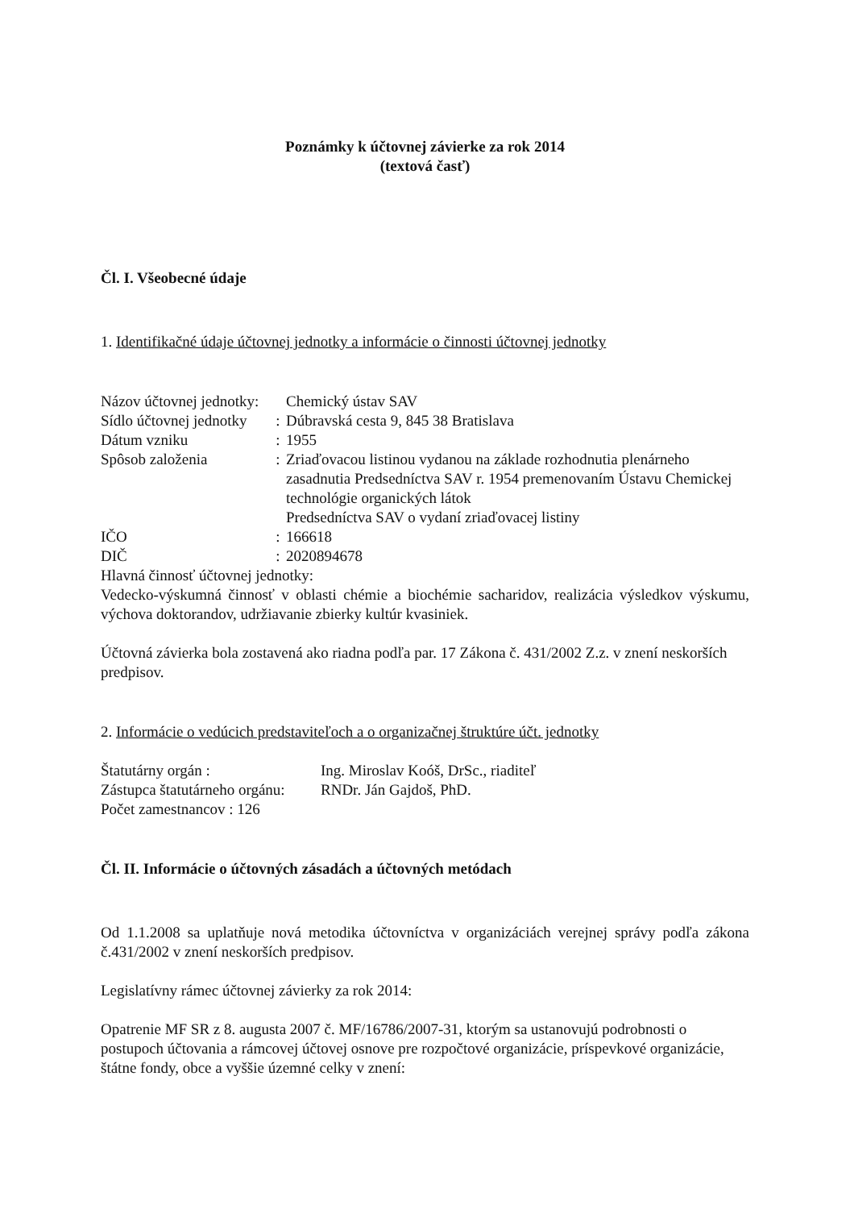Poznámky k účtovnej závierke za rok 2014
(textová časť)
Čl. I. Všeobecné údaje
1. Identifikačné údaje účtovnej jednotky a informácie o činnosti účtovnej jednotky
Názov účtovnej jednotky: Chemický ústav SAV
Sídlo účtovnej jednotky: Dúbravská cesta 9, 845 38 Bratislava
Dátum vzniku: 1955
Spôsob založenia: Zriaďovacou listinou vydanou na základe rozhodnutia plenárneho zasadnutia Predsedníctva SAV r. 1954 premenovaním Ústavu Chemickej technológie organických látok
Predsedníctva SAV o vydaní zriaďovacej listiny
IČO: 166618
DIČ: 2020894678
Hlavná činnosť účtovnej jednotky:
Vedecko-výskumná činnosť v oblasti chémie a biochémie sacharidov, realizácia výsledkov výskumu, výchova doktorandov, udržiavanie zbierky kultúr kvasiniek.
Účtovná závierka bola zostavená ako riadna podľa par. 17 Zákona č. 431/2002 Z.z. v znení neskorších predpisov.
2. Informácie o vedúcich predstaviteľoch a o organizačnej štruktúre účt. jednotky
Štatutárny orgán : Ing. Miroslav Koóš, DrSc., riaditeľ
Zástupca štatutárneho orgánu: RNDr. Ján Gajdoš, PhD.
Počet zamestnancov : 126
Čl. II. Informácie o účtovných zásadách a účtovných metódach
Od 1.1.2008 sa uplatňuje nová metodika účtovníctva v organizáciách verejnej správy podľa zákona č.431/2002 v znení neskorších predpisov.
Legislatívny rámec účtovnej závierky za rok 2014:
Opatrenie MF SR z 8. augusta 2007 č. MF/16786/2007-31, ktorým sa ustanovujú podrobnosti o postupoch účtovania a rámcovej účtovej osnove pre rozpočtové organizácie, príspevkové organizácie, štátne fondy, obce a vyššie územné celky v znení: